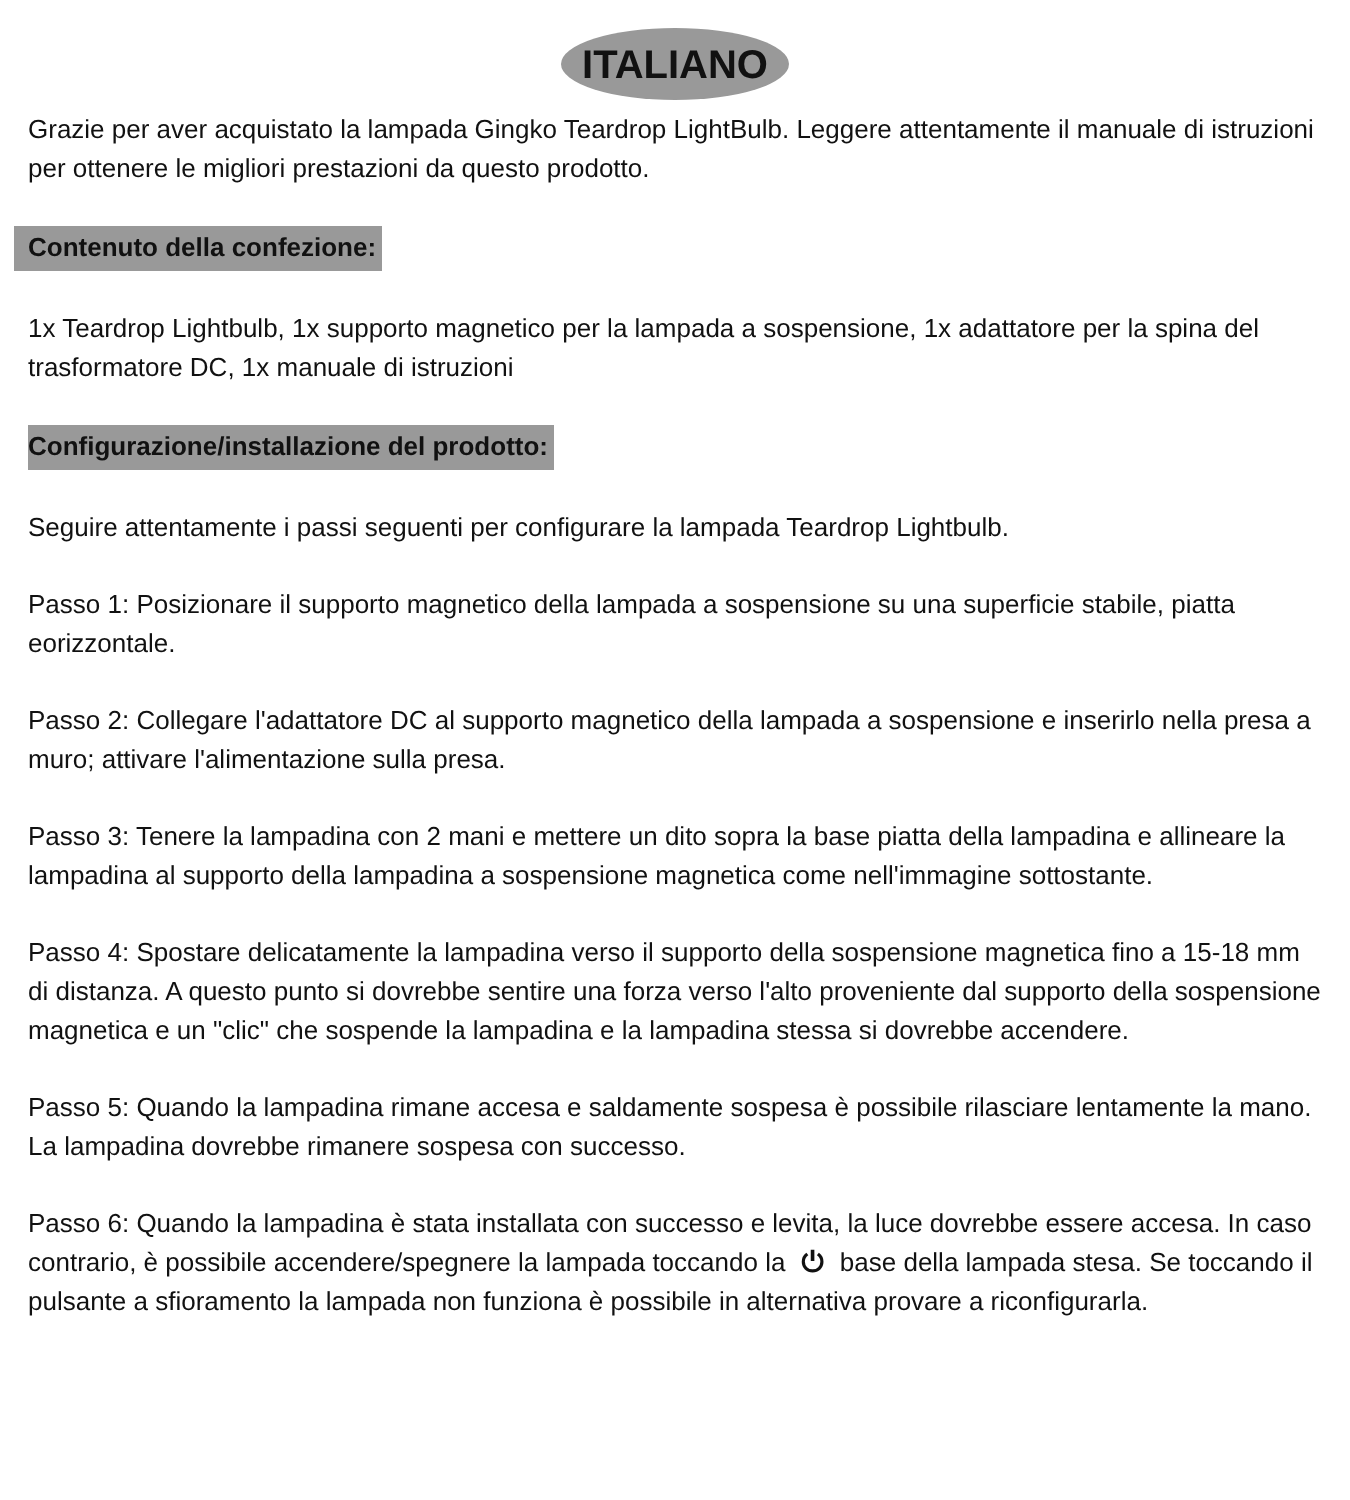ITALIANO
Grazie per aver acquistato la lampada Gingko Teardrop LightBulb. Leggere attentamente il manuale di istruzioni per ottenere le migliori prestazioni da questo prodotto.
Contenuto della confezione:
1x Teardrop Lightbulb, 1x supporto magnetico per la lampada a sospensione, 1x adattatore per la spina del trasformatore DC, 1x manuale di istruzioni
Configurazione/installazione del prodotto:
Seguire attentamente i passi seguenti per configurare la lampada Teardrop Lightbulb.
Passo 1: Posizionare il supporto magnetico della lampada a sospensione su una superficie stabile, piatta eorizzontale.
Passo 2: Collegare l'adattatore DC al supporto magnetico della lampada a sospensione e inserirlo nella presa a muro; attivare l'alimentazione sulla presa.
Passo 3: Tenere la lampadina con 2 mani e mettere un dito sopra la base piatta della lampadina e allineare la lampadina al supporto della lampadina a sospensione magnetica come nell'immagine sottostante.
Passo 4: Spostare delicatamente la lampadina verso il supporto della sospensione magnetica fino a 15-18 mm di distanza. A questo punto si dovrebbe sentire una forza verso l'alto proveniente dal supporto della sospensione magnetica e un "clic" che sospende la lampadina e la lampadina stessa si dovrebbe accendere.
Passo 5: Quando la lampadina rimane accesa e saldamente sospesa è possibile rilasciare lentamente la mano. La lampadina dovrebbe rimanere sospesa con successo.
Passo 6: Quando la lampadina è stata installata con successo e levita, la luce dovrebbe essere accesa. In caso contrario, è possibile accendere/spegnere la lampada toccando la ⏻ base della lampada stesa. Se toccando il pulsante a sfioramento la lampada non funziona è possibile in alternativa provare a riconfigurarla.